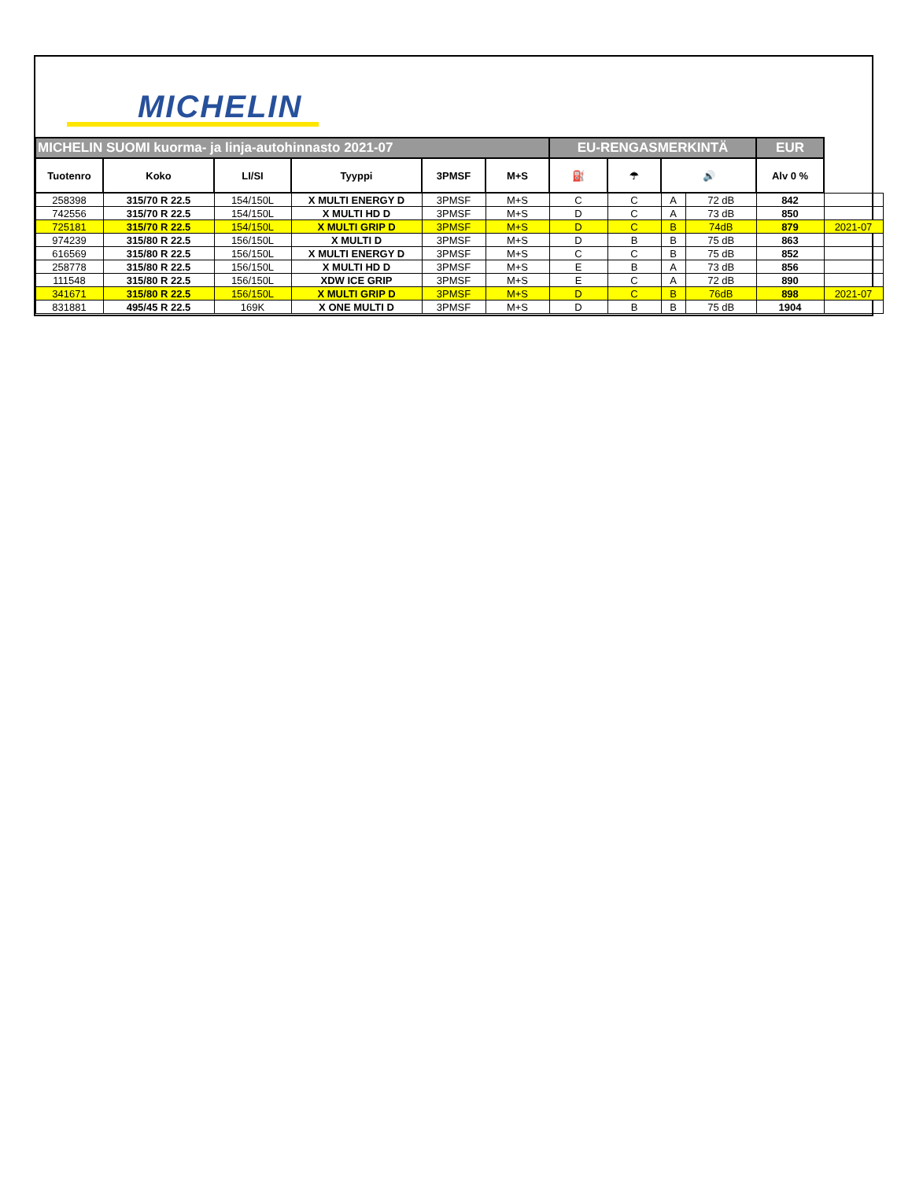MICHELIN
| MICHELIN SUOMI kuorma- ja linja-autohinnasto 2021-07 | | | | | | EU-RENGASMERKINTÄ | | | | EUR | |
| Tuotenro | Koko | LI/SI | Tyyppi | 3PMSF | M+S | ⛽ | ☂ | 🔊 | | Alv 0 % | |
| 258398 | 315/70 R 22.5 | 154/150L | X MULTI ENERGY D | 3PMSF | M+S | C | C | A | 72 dB | 842 | |
| 742556 | 315/70 R 22.5 | 154/150L | X MULTI HD D | 3PMSF | M+S | D | C | A | 73 dB | 850 | |
| 725181 | 315/70 R 22.5 | 154/150L | X MULTI GRIP D | 3PMSF | M+S | D | C | B | 74dB | 879 | 2021-07 |
| 974239 | 315/80 R 22.5 | 156/150L | X MULTI D | 3PMSF | M+S | D | B | B | 75 dB | 863 | |
| 616569 | 315/80 R 22.5 | 156/150L | X MULTI ENERGY D | 3PMSF | M+S | C | C | B | 75 dB | 852 | |
| 258778 | 315/80 R 22.5 | 156/150L | X MULTI HD D | 3PMSF | M+S | E | B | A | 73 dB | 856 | |
| 111548 | 315/80 R 22.5 | 156/150L | XDW ICE GRIP | 3PMSF | M+S | E | C | A | 72 dB | 890 | |
| 341671 | 315/80 R 22.5 | 156/150L | X MULTI GRIP D | 3PMSF | M+S | D | C | B | 76dB | 898 | 2021-07 |
| 831881 | 495/45 R 22.5 | 169K | X ONE MULTI D | 3PMSF | M+S | D | B | B | 75 dB | 1904 | |